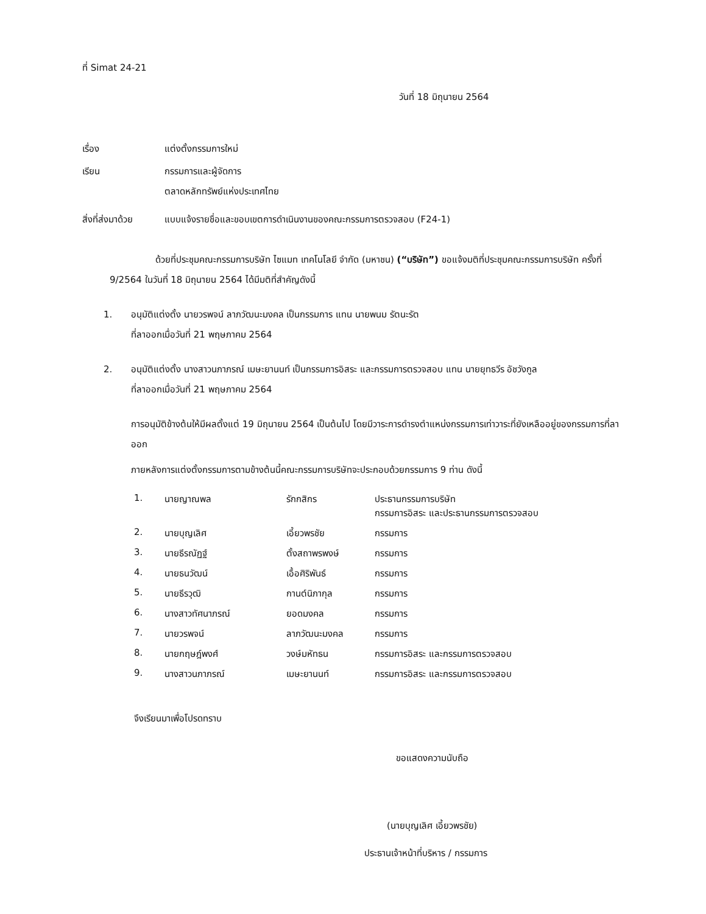ที่ Simat 24-21
วันที่ 18 มิถุนายน 2564
เรื่อง แต่งตั้งกรรมการใหม่
เรียน กรรมการและผู้จัดการ
ตลาดหลักทรัพย์แห่งประเทศไทย
สิ่งที่ส่งมาด้วย แบบแจ้งรายชื่อและขอบเขตการดำเนินงานของคณะกรรมการตรวจสอบ (F24-1)
ด้วยที่ประชุมคณะกรรมการบริษัท ไซแมท เทคโนโลยี จำกัด (มหาชน) (“บริษัท”) ขอแจ้งมติที่ประชุมคณะกรรมการบริษัท ครั้งที่ 9/2564 ในวันที่ 18 มิถุนายน 2564 ได้มีมติที่สำคัญดังนี้
1. อนุมัติแต่งตั้ง นายวรพจน์ ลาภวัฒนะมงคล เป็นกรรมการ แทน นายพนม รัตนะรัต
ที่ลาออกเมื่อวันที่ 21 พฤษภาคม 2564
2. อนุมัติแต่งตั้ง นางสาวนภาภรณ์ เมษะยานนท์ เป็นกรรมการอิสระ และกรรมการตรวจสอบ แทน นายยุทธวีร อัชวังกูล
ที่ลาออกเมื่อวันที่ 21 พฤษภาคม 2564
การอนุมัติข้างต้นให้มีผลตั้งแต่ 19 มิถุนายน 2564 เป็นต้นไป โดยมีวาระการดำรงตำแหน่งกรรมการเท่าวาระที่ยังเหลืออยู่ของกรรมการที่ลาออก
ภายหลังการแต่งตั้งกรรมการตามข้างต้นนี้คณะกรรมการบริษัทจะประกอบด้วยกรรมการ 9 ท่าน ดังนี้
| 1. | นายญาณพล | รักกสิกร | ประธานกรรมการบริษัท กรรมการอิสระ และประธานกรรมการตรวจสอบ |
| 2. | นายบุญเลิศ | เอี้ยวพรชัย | กรรมการ |
| 3. | นายธีรณัฏฐ์ | ตั้งสถาพรพงษ์ | กรรมการ |
| 4. | นายธนวัฒน์ | เอื้อศิริพันธ์ | กรรมการ |
| 5. | นายธีรวุฒิ | กานต์นิภากุล | กรรมการ |
| 6. | นางสาวทัศนาภรณ์ | ยอดมงคล | กรรมการ |
| 7. | นายวรพจน์ | ลาภวัฒนะมงคล | กรรมการ |
| 8. | นายกฤษฎ์พงศ์ | วงษ์มหัทธน | กรรมการอิสระ และกรรมการตรวจสอบ |
| 9. | นางสาวนภาภรณ์ | เมษะยานนท์ | กรรมการอิสระ และกรรมการตรวจสอบ |
จึงเรียนมาเพื่อโปรดทราบ
ขอแสดงความนับถือ
(นายบุญเลิศ เอี้ยวพรชัย)
ประธานเจ้าหน้าที่บริหาร / กรรมการ